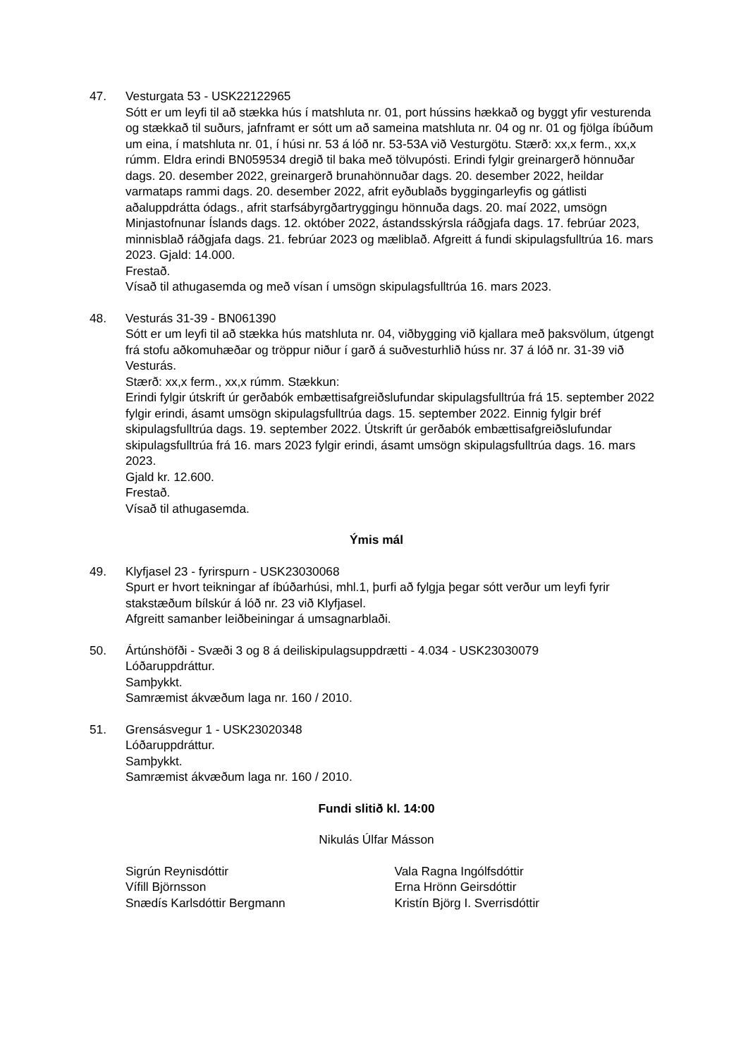47. Vesturgata 53 - USK22122965
Sótt er um leyfi til að stækka hús í matshluta nr. 01, port hússins hækkað og byggt yfir vesturenda og stækkað til suðurs, jafnframt er sótt um að sameina matshluta nr. 04 og nr. 01 og fjölga íbúðum um eina, í matshluta nr. 01, í húsi nr. 53 á lóð nr. 53-53A við Vesturgötu. Stærð: xx,x ferm., xx,x rúmm. Eldra erindi BN059534 dregið til baka með tölvupósti. Erindi fylgir greinargerð hönnuðar dags. 20. desember 2022, greinargerð brunahönnuðar dags. 20. desember 2022, heildar varmataps rammi dags. 20. desember 2022, afrit eyðublaðs byggingarleyfis og gátlisti aðaluppdrátta ódags., afrit starfsábyrgðartryggingu hönnuða dags. 20. maí 2022, umsögn Minjastofnunar Íslands dags. 12. október 2022, ástandsskýrsla ráðgjafa dags. 17. febrúar 2023, minnisblað ráðgjafa dags. 21. febrúar 2023 og mæliblað. Afgreitt á fundi skipulagsfulltrúa 16. mars 2023. Gjald: 14.000.
Frestað.
Vísað til athugasemda og með vísan í umsögn skipulagsfulltrúa 16. mars 2023.
48. Vesturás 31-39 - BN061390
Sótt er um leyfi til að stækka hús matshluta nr. 04, viðbygging við kjallara með þaksvölum, útgengt frá stofu aðkomuhæðar og tröppur niður í garð á suðvesturhlið húss nr. 37 á lóð nr. 31-39 við Vesturás.
Stærð: xx,x ferm., xx,x rúmm. Stækkun:
Erindi fylgir útskrift úr gerðabók embættisafgreiðslufundar skipulagsfulltrúa frá 15. september 2022 fylgir erindi, ásamt umsögn skipulagsfulltrúa dags. 15. september 2022. Einnig fylgir bréf skipulagsfulltrúa dags. 19. september 2022. Útskrift úr gerðabók embættisafgreiðslufundar skipulagsfulltrúa frá 16. mars 2023 fylgir erindi, ásamt umsögn skipulagsfulltrúa dags. 16. mars 2023.
Gjald kr. 12.600.
Frestað.
Vísað til athugasemda.
Ýmis mál
49. Klyfjasel 23 - fyrirspurn - USK23030068
Spurt er hvort teikningar af íbúðarhúsi, mhl.1, þurfi að fylgja þegar sótt verður um leyfi fyrir stakstæðum bílskúr á lóð nr. 23 við Klyfjasel.
Afgreitt samanber leiðbeiningar á umsagnarblaði.
50. Ártúnshöfði - Svæði 3 og 8 á deiliskipulagsuppdrætti - 4.034 - USK23030079
Lóðaruppdráttur.
Samþykkt.
Samræmist ákvæðum laga nr. 160 / 2010.
51. Grensásvegur 1 - USK23020348
Lóðaruppdráttur.
Samþykkt.
Samræmist ákvæðum laga nr. 160 / 2010.
Fundi slitið kl. 14:00
Nikulás Úlfar Másson
Sigrún Reynisdóttir
Vífill Björnsson
Snædís Karlsdóttir Bergmann
Vala Ragna Ingólfsdóttir
Erna Hrönn Geirsdóttir
Kristín Björg I. Sverrisdóttir